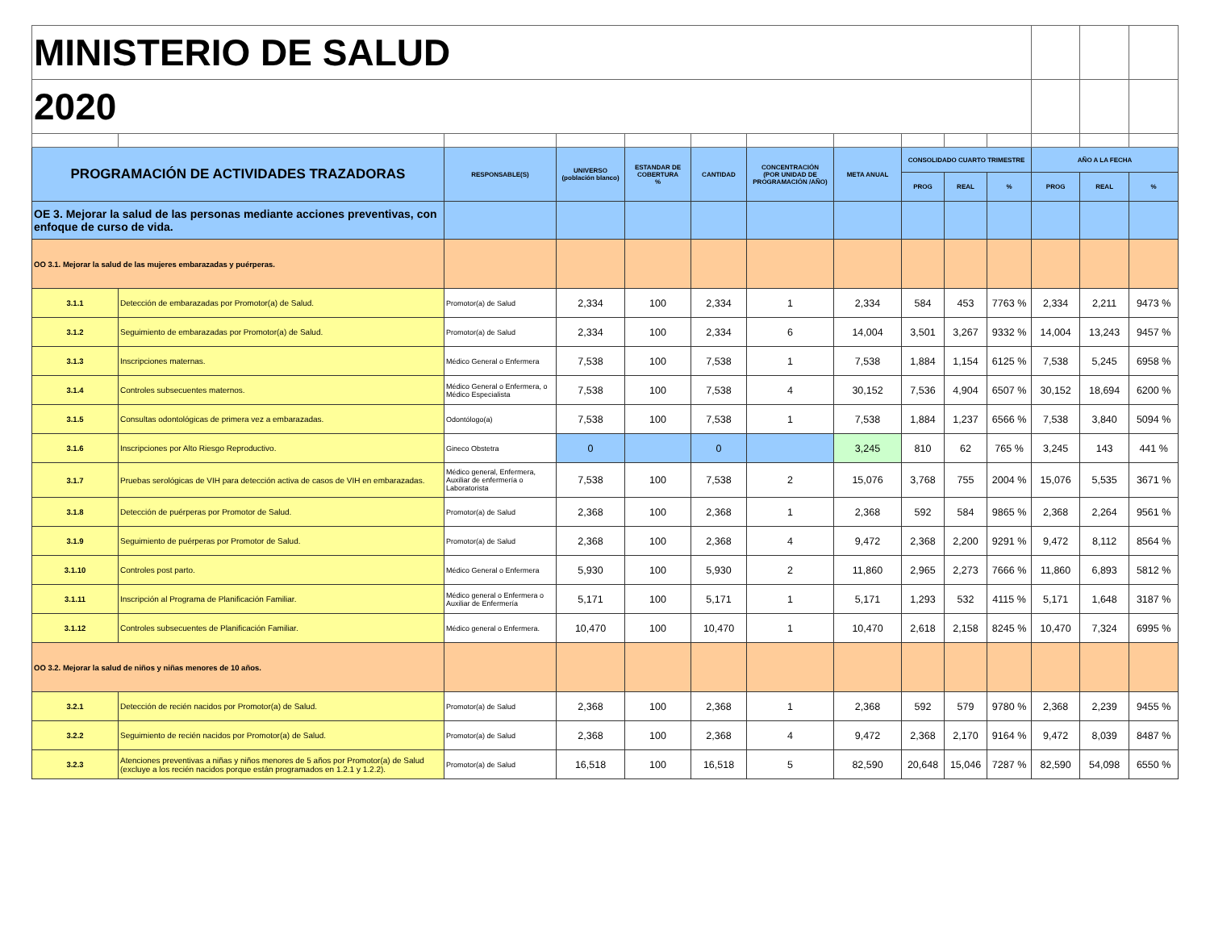| MINISTERIO DE SALUD | | | | | | | | | | | | | |
| 2020 | | | | | | | | | | | | | |
| PROGRAMACIÓN DE ACTIVIDADES TRAZADORAS | | RESPONSABLE(S) | UNIVERSO (población blanco) | ESTANDAR DE COBERTURA % | CANTIDAD | CONCENTRACIÓN (POR UNIDAD DE PROGRAMACIÓN /AÑO) | META ANUAL | CONSOLIDADO CUARTO TRIMESTRE | | | AÑO A LA FECHA | | |
| | | | | | | | | PROG | REAL | % | PROG | REAL | % |
| OE 3. Mejorar la salud de las personas mediante acciones preventivas, con enfoque de curso de vida. | | | | | | | | | | | | | |
| OO 3.1. Mejorar la salud de las mujeres embarazadas y puérperas. | | | | | | | | | | | | | |
| 3.1.1 | Detección de embarazadas por Promotor(a) de Salud. | Promotor(a) de Salud | 2,334 | 100 | 2,334 | 1 | 2,334 | 584 | 453 | 7763 % | 2,334 | 2,211 | 9473 % |
| 3.1.2 | Seguimiento de embarazadas por Promotor(a) de Salud. | Promotor(a) de Salud | 2,334 | 100 | 2,334 | 6 | 14,004 | 3,501 | 3,267 | 9332 % | 14,004 | 13,243 | 9457 % |
| 3.1.3 | Inscripciones maternas. | Médico General o Enfermera | 7,538 | 100 | 7,538 | 1 | 7,538 | 1,884 | 1,154 | 6125 % | 7,538 | 5,245 | 6958 % |
| 3.1.4 | Controles subsecuentes maternos. | Médico General o Enfermera, o Médico Especialista | 7,538 | 100 | 7,538 | 4 | 30,152 | 7,536 | 4,904 | 6507 % | 30,152 | 18,694 | 6200 % |
| 3.1.5 | Consultas odontológicas de primera vez a embarazadas. | Odontólogo(a) | 7,538 | 100 | 7,538 | 1 | 7,538 | 1,884 | 1,237 | 6566 % | 7,538 | 3,840 | 5094 % |
| 3.1.6 | Inscripciones por Alto Riesgo Reproductivo. | Gineco Obstetra | 0 | | 0 | | 3,245 | 810 | 62 | 765 % | 3,245 | 143 | 441 % |
| 3.1.7 | Pruebas serológicas de VIH para detección activa de casos de VIH en embarazadas. | Médico general, Enfermera, Auxiliar de enfermería o Laboratorista | 7,538 | 100 | 7,538 | 2 | 15,076 | 3,768 | 755 | 2004 % | 15,076 | 5,535 | 3671 % |
| 3.1.8 | Detección de puérperas por Promotor de Salud. | Promotor(a) de Salud | 2,368 | 100 | 2,368 | 1 | 2,368 | 592 | 584 | 9865 % | 2,368 | 2,264 | 9561 % |
| 3.1.9 | Seguimiento de puérperas por Promotor de Salud. | Promotor(a) de Salud | 2,368 | 100 | 2,368 | 4 | 9,472 | 2,368 | 2,200 | 9291 % | 9,472 | 8,112 | 8564 % |
| 3.1.10 | Controles post parto. | Médico General o Enfermera | 5,930 | 100 | 5,930 | 2 | 11,860 | 2,965 | 2,273 | 7666 % | 11,860 | 6,893 | 5812 % |
| 3.1.11 | Inscripción al Programa de Planificación Familiar. | Médico general o Enfermera o Auxiliar de Enfermería | 5,171 | 100 | 5,171 | 1 | 5,171 | 1,293 | 532 | 4115 % | 5,171 | 1,648 | 3187 % |
| 3.1.12 | Controles subsecuentes de Planificación Familiar. | Médico general o Enfermera. | 10,470 | 100 | 10,470 | 1 | 10,470 | 2,618 | 2,158 | 8245 % | 10,470 | 7,324 | 6995 % |
| OO 3.2. Mejorar la salud de niños y niñas menores de 10 años. | | | | | | | | | | | | | |
| 3.2.1 | Detección de recién nacidos por Promotor(a) de Salud. | Promotor(a) de Salud | 2,368 | 100 | 2,368 | 1 | 2,368 | 592 | 579 | 9780 % | 2,368 | 2,239 | 9455 % |
| 3.2.2 | Seguimiento de recién nacidos por Promotor(a) de Salud. | Promotor(a) de Salud | 2,368 | 100 | 2,368 | 4 | 9,472 | 2,368 | 2,170 | 9164 % | 9,472 | 8,039 | 8487 % |
| 3.2.3 | Atenciones preventivas a niñas y niños menores de 5 años por Promotor(a) de Salud (excluye a los recién nacidos porque están programados en 1.2.1 y 1.2.2). | Promotor(a) de Salud | 16,518 | 100 | 16,518 | 5 | 82,590 | 20,648 | 15,046 | 7287 % | 82,590 | 54,098 | 6550 % |